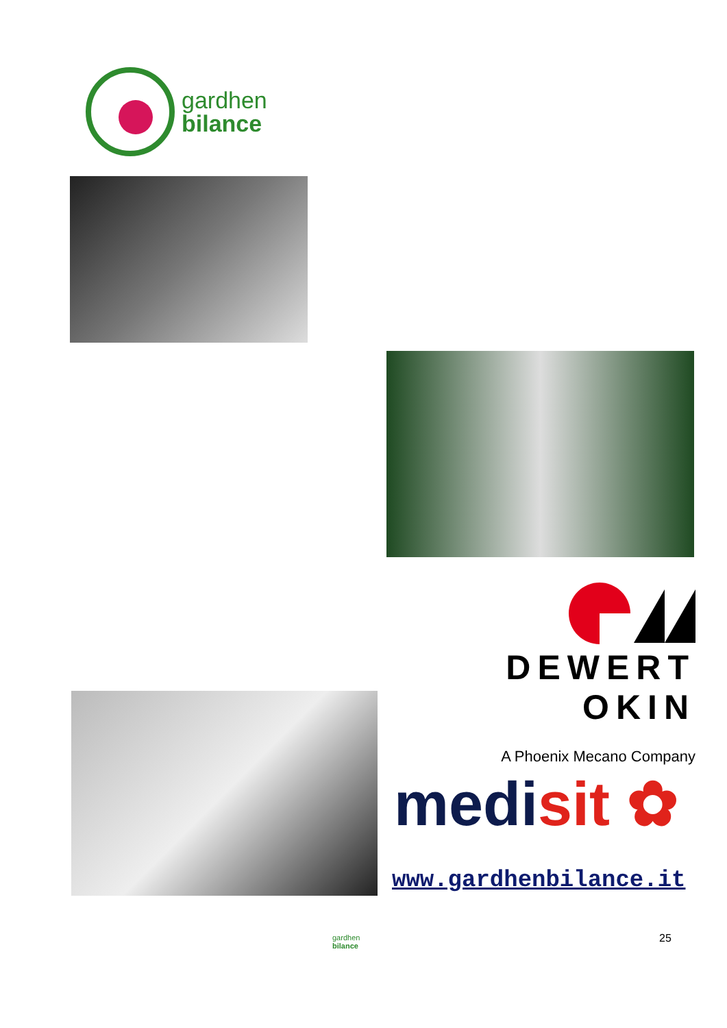gardhen
bilance
DEWERT OKIN
A Phoenix Mecano Company
medisit ✿
www.gardhenbilance.it
gardhen
bilance
25